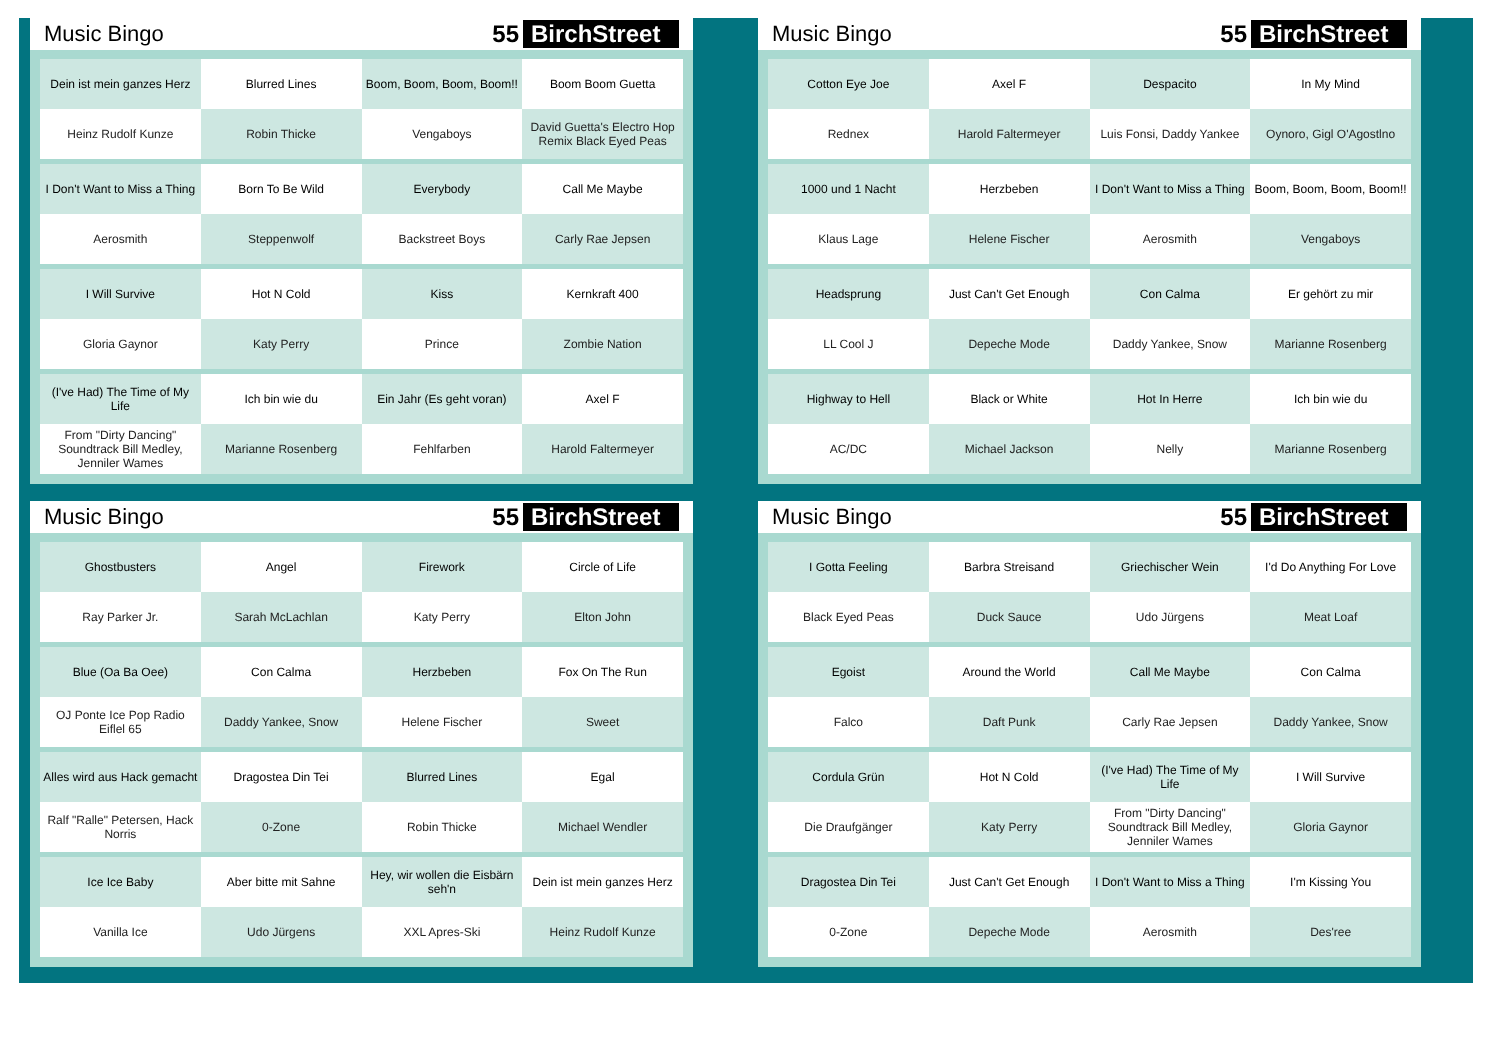Music Bingo 55 BirchStreet
| Dein ist mein ganzes Herz | Blurred Lines | Boom, Boom, Boom, Boom!! | Boom Boom Guetta |
| Heinz Rudolf Kunze | Robin Thicke | Vengaboys | David Guetta's Electro Hop Remix Black Eyed Peas |
| I Don't Want to Miss a Thing | Born To Be Wild | Everybody | Call Me Maybe |
| Aerosmith | Steppenwolf | Backstreet Boys | Carly Rae Jepsen |
| I Will Survive | Hot N Cold | Kiss | Kernkraft 400 |
| Gloria Gaynor | Katy Perry | Prince | Zombie Nation |
| (I've Had) The Time of My Life | Ich bin wie du | Ein Jahr (Es geht voran) | Axel F |
| From "Dirty Dancing" Soundtrack Bill Medley, Jenniler Wames | Marianne Rosenberg | Fehlfarben | Harold Faltermeyer |
Music Bingo 55 BirchStreet
| Cotton Eye Joe | Axel F | Despacito | In My Mind |
| Rednex | Harold Faltermeyer | Luis Fonsi, Daddy Yankee | Oynoro, Gigl O'Agostlno |
| 1000 und 1 Nacht | Herzbeben | I Don't Want to Miss a Thing | Boom, Boom, Boom, Boom!! |
| Klaus Lage | Helene Fischer | Aerosmith | Vengaboys |
| Headsprung | Just Can't Get Enough | Con Calma | Er gehört zu mir |
| LL Cool J | Depeche Mode | Daddy Yankee, Snow | Marianne Rosenberg |
| Highway to Hell | Black or White | Hot In Herre | Ich bin wie du |
| AC/DC | Michael Jackson | Nelly | Marianne Rosenberg |
Music Bingo 55 BirchStreet
| Ghostbusters | Angel | Firework | Circle of Life |
| Ray Parker Jr. | Sarah McLachlan | Katy Perry | Elton John |
| Blue (Oa Ba Oee) | Con Calma | Herzbeben | Fox On The Run |
| OJ Ponte Ice Pop Radio Eiflel 65 | Daddy Yankee, Snow | Helene Fischer | Sweet |
| Alles wird aus Hack gemacht | Dragostea Din Tei | Blurred Lines | Egal |
| Ralf "Ralle" Petersen, Hack Norris | 0-Zone | Robin Thicke | Michael Wendler |
| Ice Ice Baby | Aber bitte mit Sahne | Hey, wir wollen die Eisbärn seh'n | Dein ist mein ganzes Herz |
| Vanilla Ice | Udo Jürgens | XXL Apres-Ski | Heinz Rudolf Kunze |
Music Bingo 55 BirchStreet
| I Gotta Feeling | Barbra Streisand | Griechischer Wein | I'd Do Anything For Love |
| Black Eyed Peas | Duck Sauce | Udo Jürgens | Meat Loaf |
| Egoist | Around the World | Call Me Maybe | Con Calma |
| Falco | Daft Punk | Carly Rae Jepsen | Daddy Yankee, Snow |
| Cordula Grün | Hot N Cold | (I've Had) The Time of My Life | I Will Survive |
| Die Draufgänger | Katy Perry | From "Dirty Dancing" Soundtrack Bill Medley, Jenniler Wames | Gloria Gaynor |
| Dragostea Din Tei | Just Can't Get Enough | I Don't Want to Miss a Thing | I'm Kissing You |
| 0-Zone | Depeche Mode | Aerosmith | Des'ree |